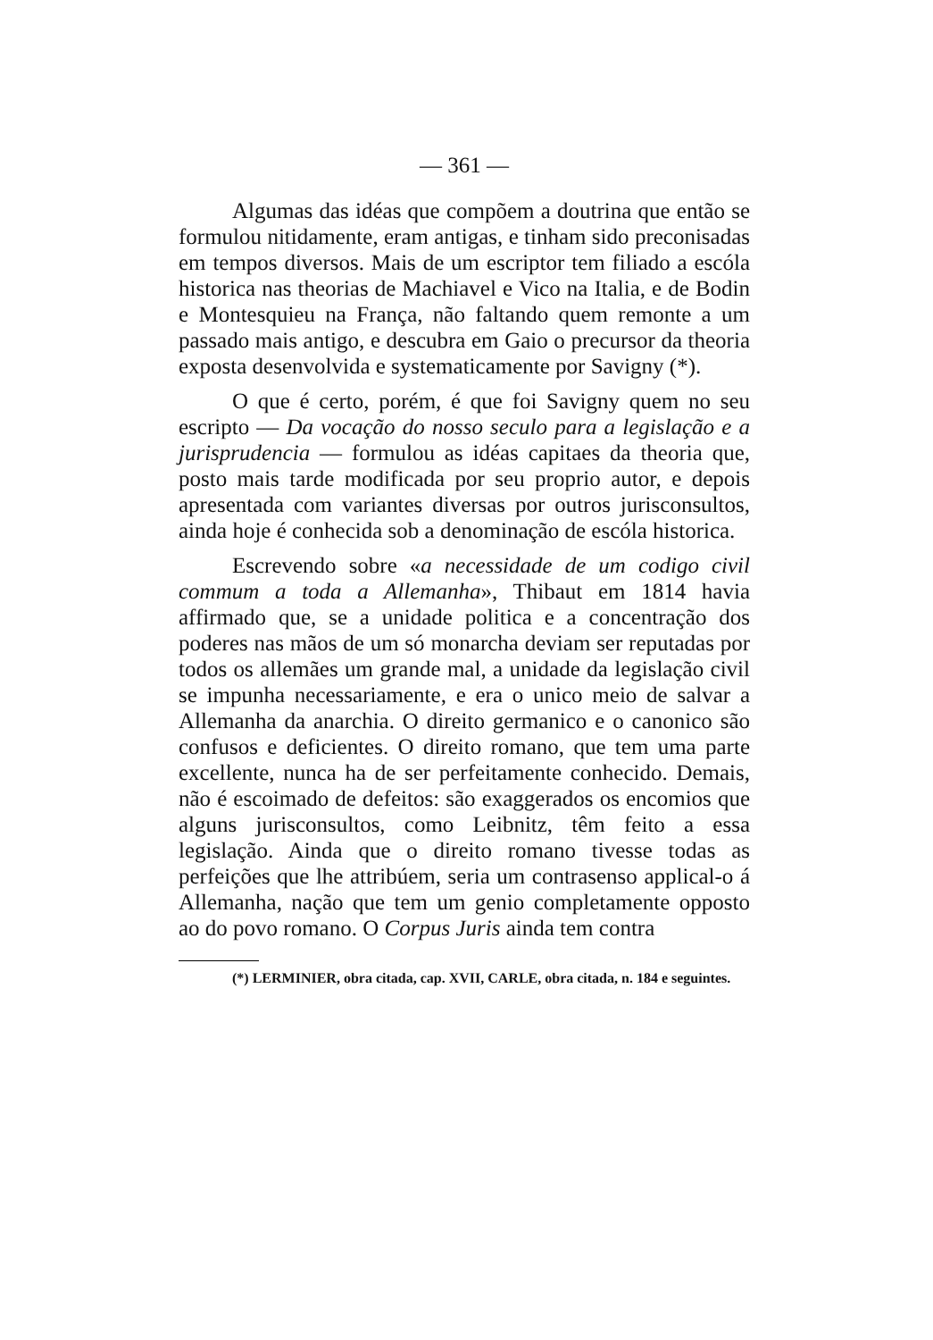— 361 —
Algumas das idéas que compõem a doutrina que então se formulou nitidamente, eram antigas, e tinham sido preconisadas em tempos diversos. Mais de um escriptor tem filiado a escóla historica nas theorias de Machiavel e Vico na Italia, e de Bodin e Montesquieu na França, não faltando quem remonte a um passado mais antigo, e descubra em Gaio o precursor da theoria exposta desenvolvida e systematicamente por Savigny (*).
O que é certo, porém, é que foi Savigny quem no seu escripto — Da vocação do nosso seculo para a legislação e a jurisprudencia — formulou as idéas capitaes da theoria que, posto mais tarde modificada por seu proprio autor, e depois apresentada com variantes diversas por outros jurisconsultos, ainda hoje é conhecida sob a denominação de escóla historica.
Escrevendo sobre «a necessidade de um codigo civil commum a toda a Allemanha», Thibaut em 1814 havia affirmado que, se a unidade politica e a concentração dos poderes nas mãos de um só monarcha deviam ser reputadas por todos os allemães um grande mal, a unidade da legislação civil se impunha necessariamente, e era o unico meio de salvar a Allemanha da anarchia. O direito germanico e o canonico são confusos e deficientes. O direito romano, que tem uma parte excellente, nunca ha de ser perfeitamente conhecido. Demais, não é escoimado de defeitos: são exaggerados os encomios que alguns jurisconsultos, como Leibnitz, têm feito a essa legislação. Ainda que o direito romano tivesse todas as perfeições que lhe attribúem, seria um contrasenso applical-o á Allemanha, nação que tem um genio completamente opposto ao do povo romano. O Corpus Juris ainda tem contra
(*) LERMINIER, obra citada, cap. XVII, CARLE, obra citada, n. 184 e seguintes.